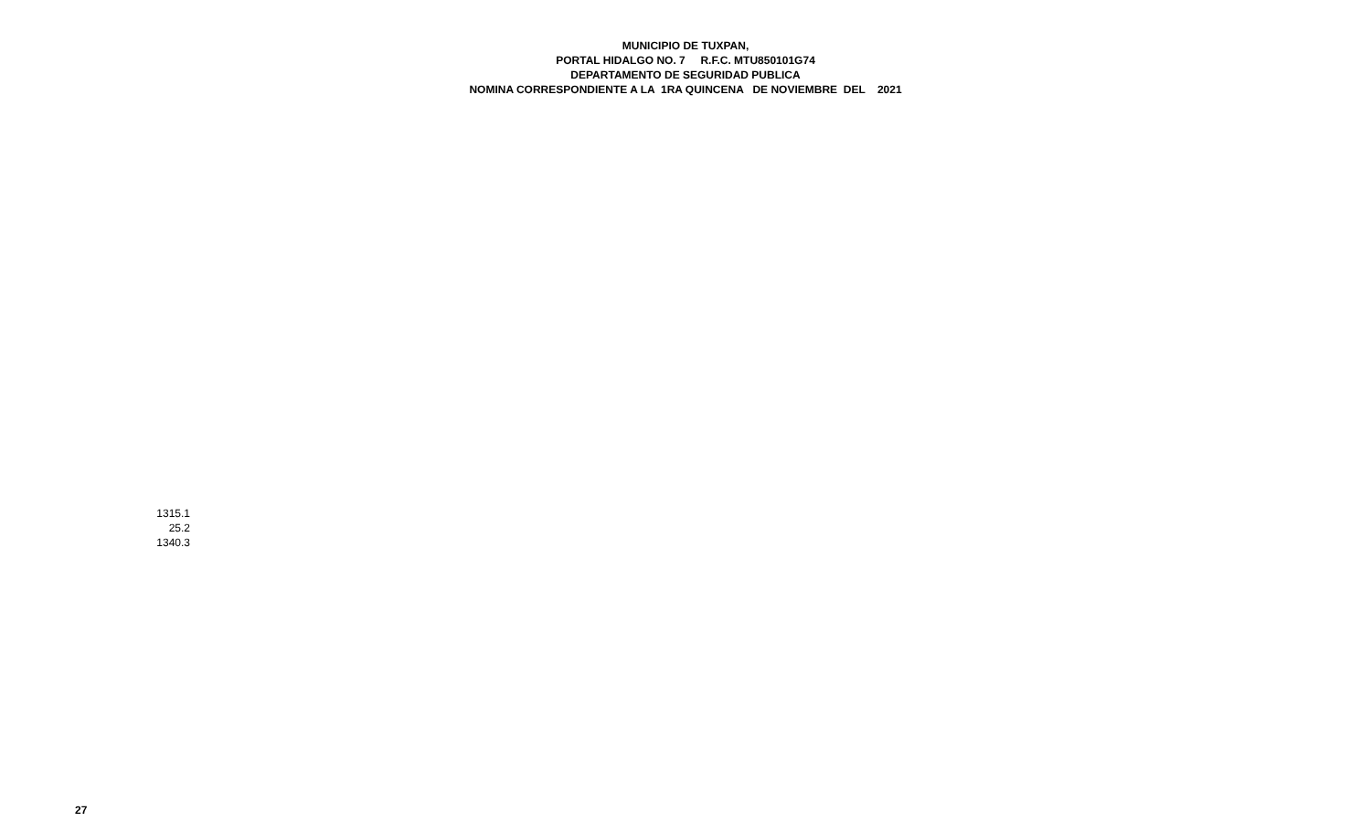MUNICIPIO DE TUXPAN,
PORTAL HIDALGO NO. 7 R.F.C. MTU850101G74
DEPARTAMENTO DE SEGURIDAD PUBLICA
NOMINA CORRESPONDIENTE A LA 1RA QUINCENA DE NOVIEMBRE DEL 2021
| 1315.1 |
| 25.2 |
| 1340.3 |
27